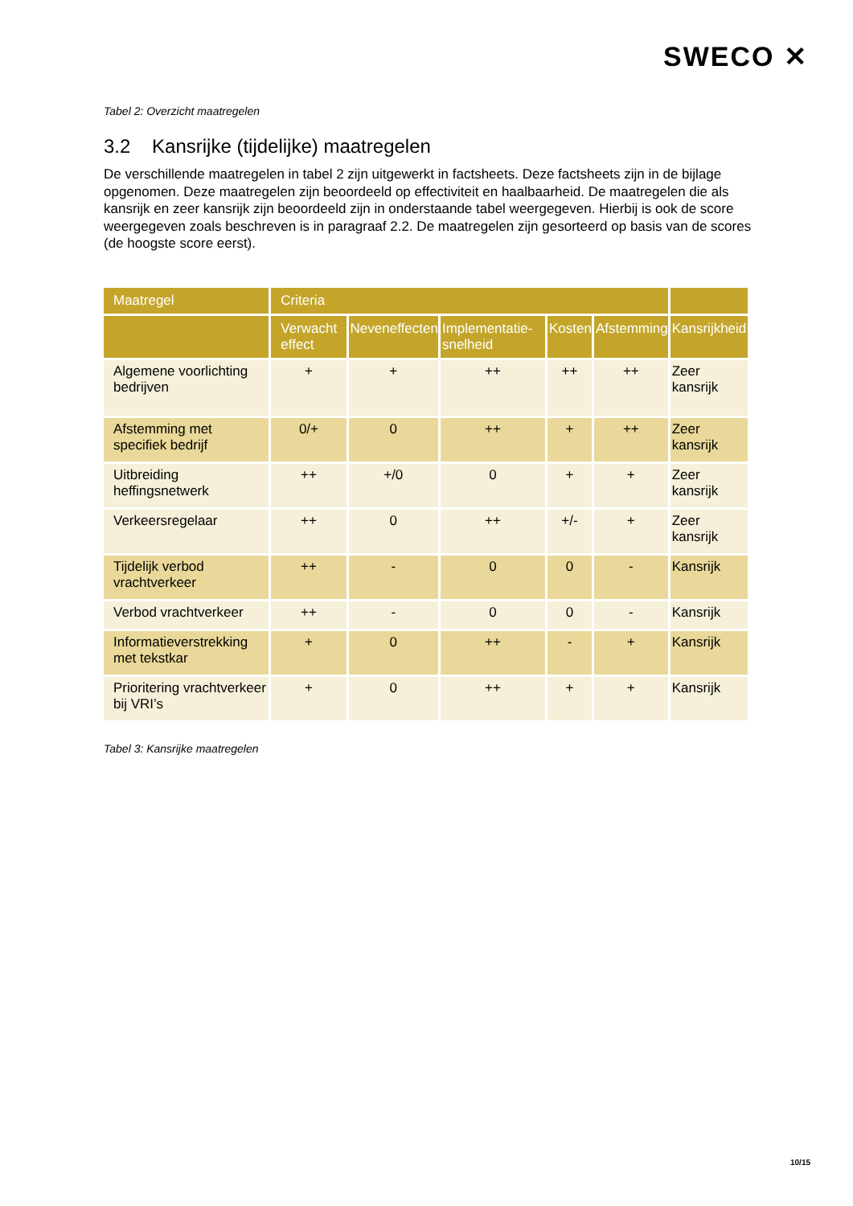SWECO ✕
Tabel 2: Overzicht maatregelen
3.2 Kansrijke (tijdelijke) maatregelen
De verschillende maatregelen in tabel 2 zijn uitgewerkt in factsheets. Deze factsheets zijn in de bijlage opgenomen. Deze maatregelen zijn beoordeeld op effectiviteit en haalbaarheid. De maatregelen die als kansrijk en zeer kansrijk zijn beoordeeld zijn in onderstaande tabel weergegeven. Hierbij is ook de score weergegeven zoals beschreven is in paragraaf 2.2. De maatregelen zijn gesorteerd op basis van de scores (de hoogste score eerst).
| Maatregel | Criteria | | | | | |
| --- | --- | --- | --- | --- | --- | --- |
| | Verwacht effect | Neveneffecten | Implementatie-snelheid | Kosten | Afstemming | Kansrijkheid |
| Algemene voorlichting bedrijven | + | + | ++ | ++ | ++ | Zeer kansrijk |
| Afstemming met specifiek bedrijf | 0/+ | 0 | ++ | + | ++ | Zeer kansrijk |
| Uitbreiding heffingsnetwerk | ++ | +/0 | 0 | + | + | Zeer kansrijk |
| Verkeersregelaar | ++ | 0 | ++ | +/- | + | Zeer kansrijk |
| Tijdelijk verbod vrachtverkeer | ++ | - | 0 | 0 | - | Kansrijk |
| Verbod vrachtverkeer | ++ | - | 0 | 0 | - | Kansrijk |
| Informatieverstrekking met tekstkar | + | 0 | ++ | - | + | Kansrijk |
| Prioritering vrachtverkeer bij VRI’s | + | 0 | ++ | + | + | Kansrijk |
Tabel 3: Kansrijke maatregelen
10/15